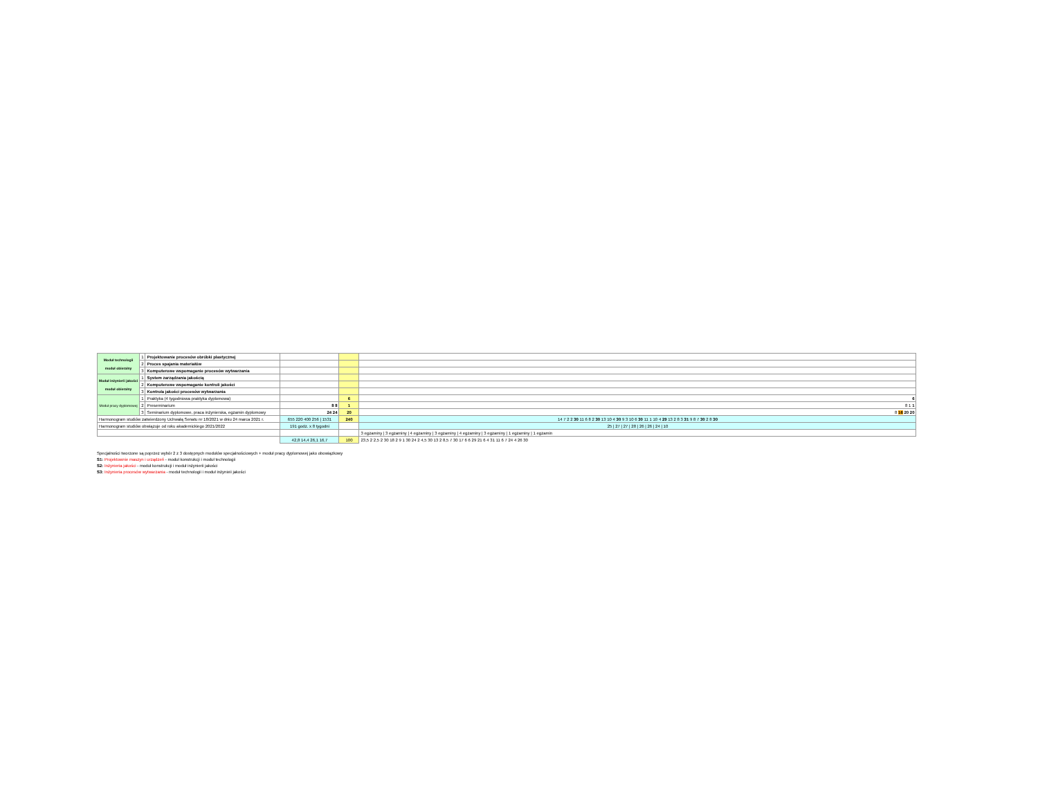| Moduł technologii moduł obieralny | 1 | Projektowanie procesów obróbki plastycznej | | | |
| | 2 | Proces spajania materiałów | | | |
| | 3 | Komputerowe wspomaganie procesów wytwarzania | | | |
| Moduł inżynierii jakości moduł obieralny | 1 | System zarządzania jakością | | | |
| | 2 | Komputerowe wspomaganie kontroli jakości | | | |
| | 3 | Kontrola jakości procesów wytwarzania | | | |
| Moduł pracy dyplomowej | 1 | Praktyka (4 tygodniowa praktyka dyplomowa) | | 6 | 6 |
| | 2 | Preseminarium | 8 8 | 1 | 8 1 1 |
| | 3 | Seminarium dyplomowe, praca inżynierska, egzamin dyplomowy | 24 24 | 20 | 8 16 20 20 |
| Harmonogram studiów zatwierdzony Uchwałą Senatu nr 18/2021 w dniu 24 marca 2021 r. | | | 655 220 400 256 / 1531 | 240 | 14 7 2 2 30 11 6 8 2 30 13 10 4 30 9 3 10 6 30 11 1 10 4 29 13 2 8 3 31 9 8 7 30 2 8 30 |
| Harmonogram studiów obwiązuje od roku akademickiego 2021/2022 | | | 191 godz. x 8 tygodni | | 25 / 27 / 27 / 28 / 26 / 26 / 24 / 10 |
| | | | | | 3 egzaminy / 3 egzaminy / 4 egzaminy / 3 egzaminy / 4 egzaminy / 3 egzaminy / 1 egzaminy / 1 egzamin |
| | | | 42,8 14,4 26,1 16,7 | 100 | 23,5 2 2,5 2 30 18 2 9 1 30 24 2 4,5 30 13 2 8,5 7 30 17 6 6 29 21 6 4 31 11 6 7 24 4 26 30 |
Specjalności tworzone są poprzez wybór 2 z 3 dostępnych modułów specjalnościowych + moduł pracy dyplomowej jako obowiązkowy
S1: Projektownie maszyn i urządzeń - moduł konstrukcji i moduł technologii
S2: Inżynieria jakości - moduł konstrukcji i moduł inżynierii jakości
S3: Inżynieria procesów wytwarzania - moduł technologii i moduł inżynieii jakości